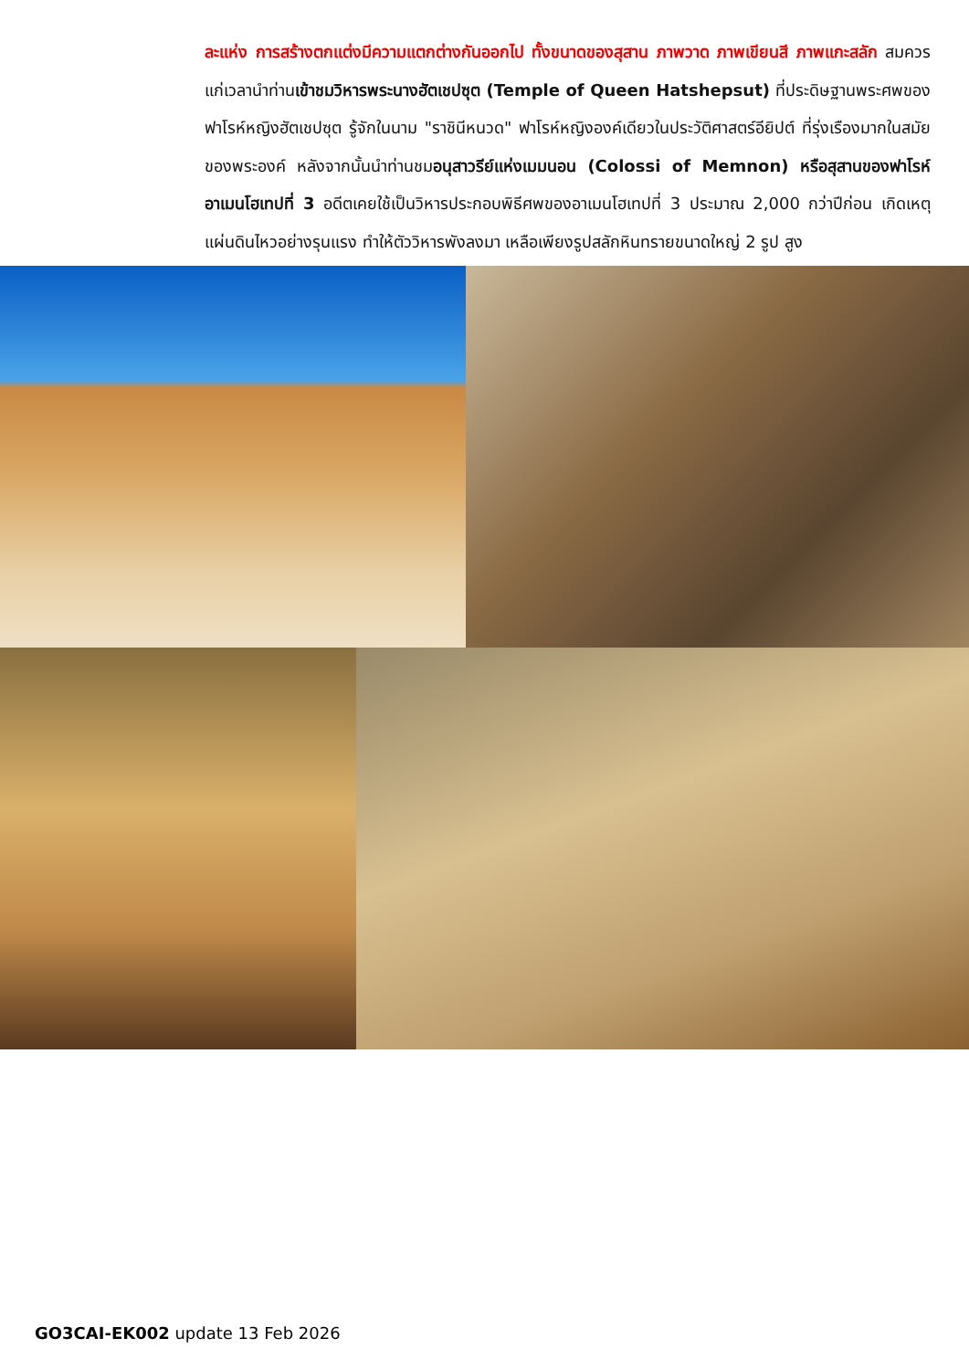ละแห่ง การสร้างตกแต่งมีความแตกต่างกันออกไป ทั้งขนาดของสุสาน ภาพวาด ภาพเขียนสี ภาพแกะสลัก สมควรแก่เวลานำท่านเข้าชมวิหารพระนางฮัตเชปซุต (Temple of Queen Hatshepsut) ที่ประดิษฐานพระศพของฟาโรห์หญิงฮัตเชปซุต รู้จักในนาม "ราชินีหนวด" ฟาโรห์หญิงองค์เดียวในประวัติศาสตร์อียิปต์ ที่รุ่งเรืองมากในสมัยของพระองค์ หลังจากนั้นนำท่านชมอนุสาวรีย์แห่งเมมนอน (Colossi of Memnon) หรือสุสานของฟาโรห์อาเมนโฮเทปที่ 3 อดีตเคยใช้เป็นวิหารประกอบพิธีศพของอาเมนโฮเทปที่ 3 ประมาณ 2,000 กว่าปีก่อน เกิดเหตุแผ่นดินไหวอย่างรุนแรง ทำให้ตัววิหารพังลงมา เหลือเพียงรูปสลักหินทรายขนาดใหญ่ 2 รูป สูง
GO3CAI-EK002 update 13 Feb 2026